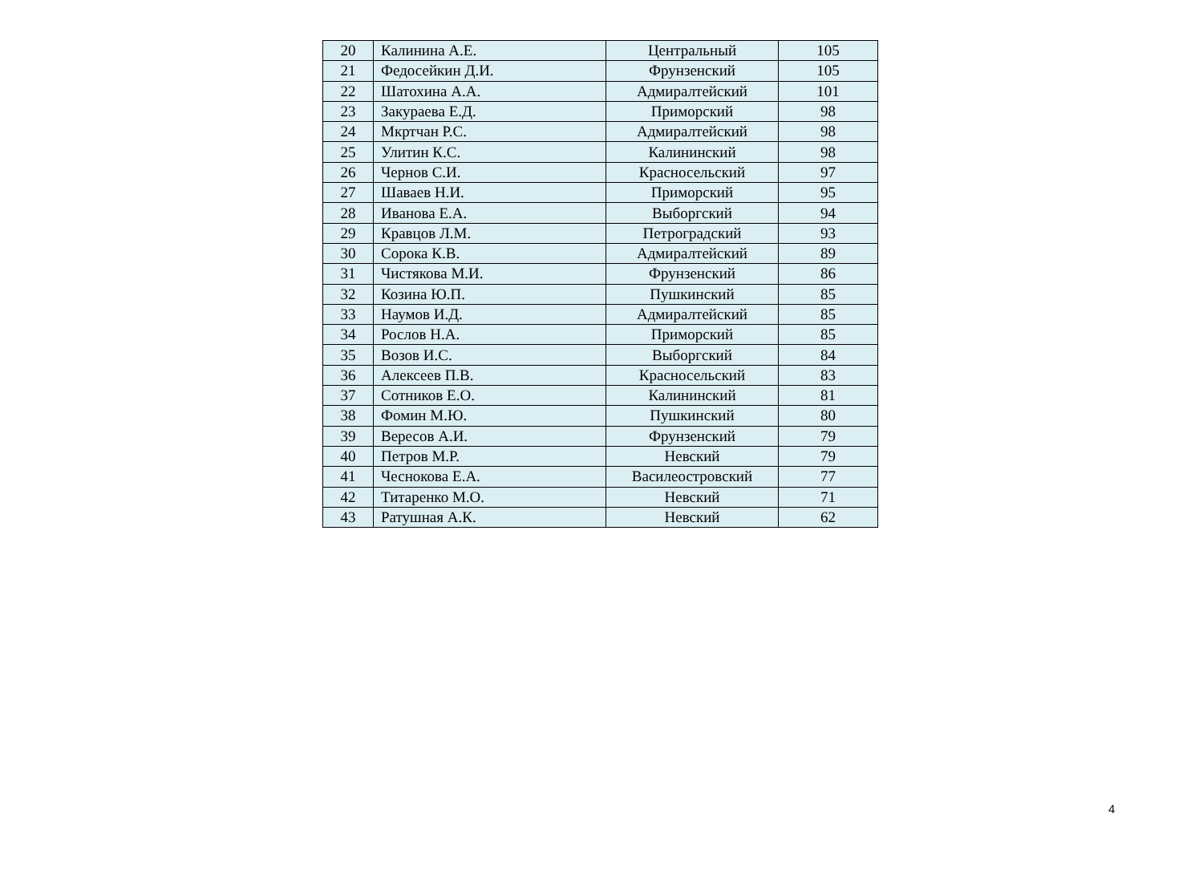| 20 | Калинина А.Е. | Центральный | 105 |
| 21 | Федосейкин Д.И. | Фрунзенский | 105 |
| 22 | Шатохина А.А. | Адмиралтейский | 101 |
| 23 | Закураева Е.Д. | Приморский | 98 |
| 24 | Мкртчан Р.С. | Адмиралтейский | 98 |
| 25 | Улитин К.С. | Калининский | 98 |
| 26 | Чернов С.И. | Красносельский | 97 |
| 27 | Шаваев Н.И. | Приморский | 95 |
| 28 | Иванова Е.А. | Выборгский | 94 |
| 29 | Кравцов Л.М. | Петроградский | 93 |
| 30 | Сорока К.В. | Адмиралтейский | 89 |
| 31 | Чистякова М.И. | Фрунзенский | 86 |
| 32 | Козина Ю.П. | Пушкинский | 85 |
| 33 | Наумов И.Д. | Адмиралтейский | 85 |
| 34 | Рослов Н.А. | Приморский | 85 |
| 35 | Возов И.С. | Выборгский | 84 |
| 36 | Алексеев П.В. | Красносельский | 83 |
| 37 | Сотников Е.О. | Калининский | 81 |
| 38 | Фомин М.Ю. | Пушкинский | 80 |
| 39 | Вересов А.И. | Фрунзенский | 79 |
| 40 | Петров М.Р. | Невский | 79 |
| 41 | Чеснокова Е.А. | Василеостровский | 77 |
| 42 | Титаренко М.О. | Невский | 71 |
| 43 | Ратушная А.К. | Невский | 62 |
4